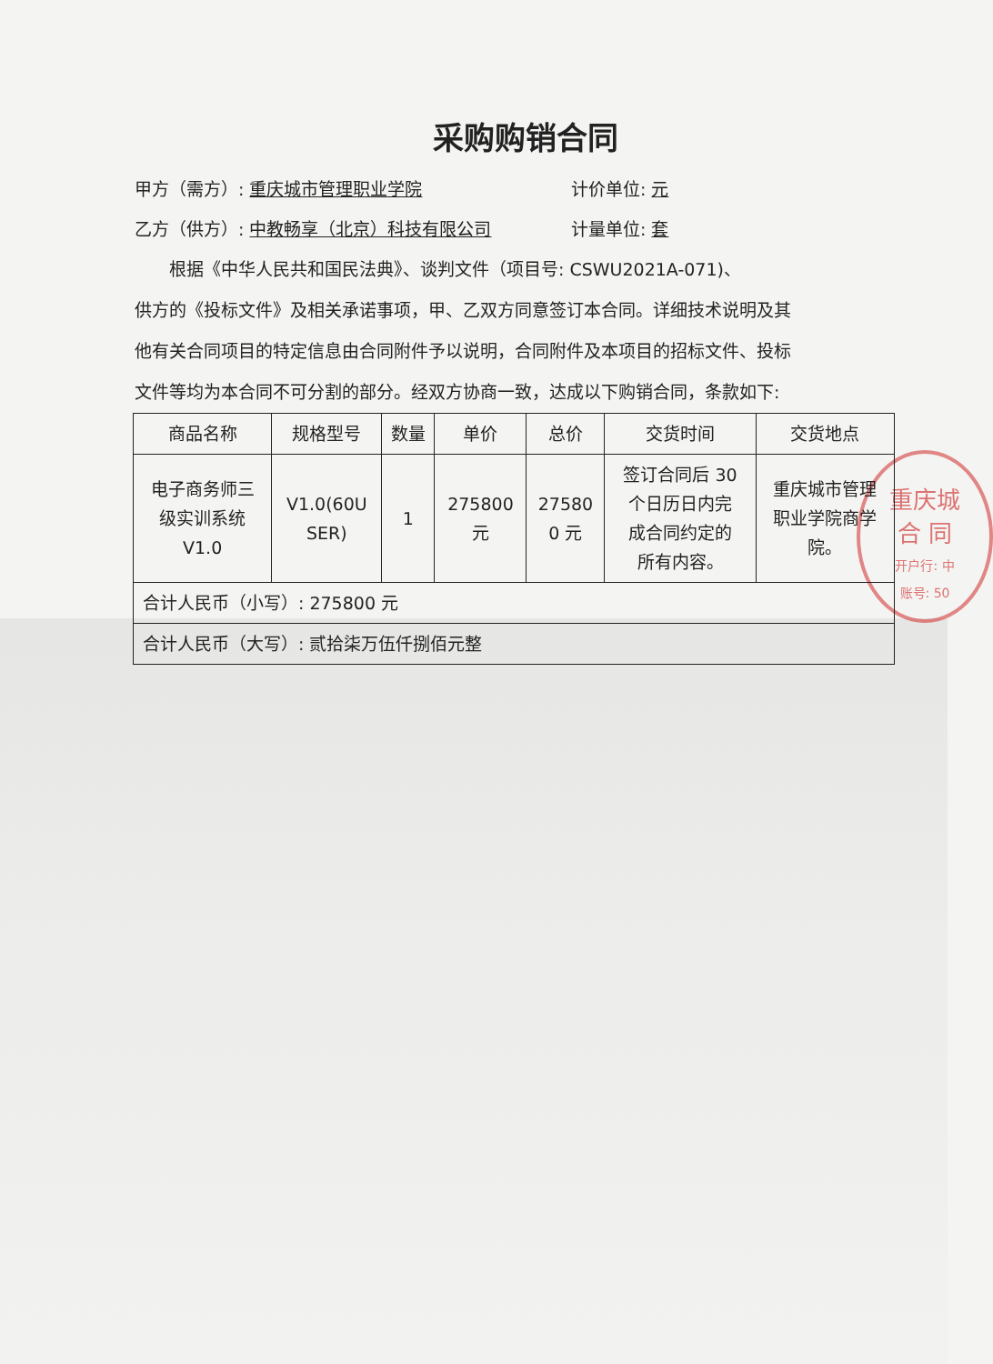重庆城
合 同
开户行: 中
账号: 50
采购购销合同
甲方（需方）: 重庆城市管理职业学院 计价单位: 元
乙方（供方）: 中教畅享（北京）科技有限公司 计量单位: 套
根据《中华人民共和国民法典》、谈判文件（项目号: CSWU2021A-071)、供方的《投标文件》及相关承诺事项，甲、乙双方同意签订本合同。详细技术说明及其他有关合同项目的特定信息由合同附件予以说明，合同附件及本项目的招标文件、投标文件等均为本合同不可分割的部分。经双方协商一致，达成以下购销合同，条款如下:
| 商品名称 | 规格型号 | 数量 | 单价 | 总价 | 交货时间 | 交货地点 |
| --- | --- | --- | --- | --- | --- | --- |
| 电子商务师三 级实训系统 V1.0 | V1.0(60U SER) | 1 | 275800 元 | 27580 0 元 | 签订合同后 30 个日历日内完 成合同约定的 所有内容。 | 重庆城市管理 职业学院商学 院。 |
| 合计人民币（小写）: 275800 元 | | | | | | |
| 合计人民币（大写）: 贰拾柒万伍仟捌佰元整 | | | | | | |